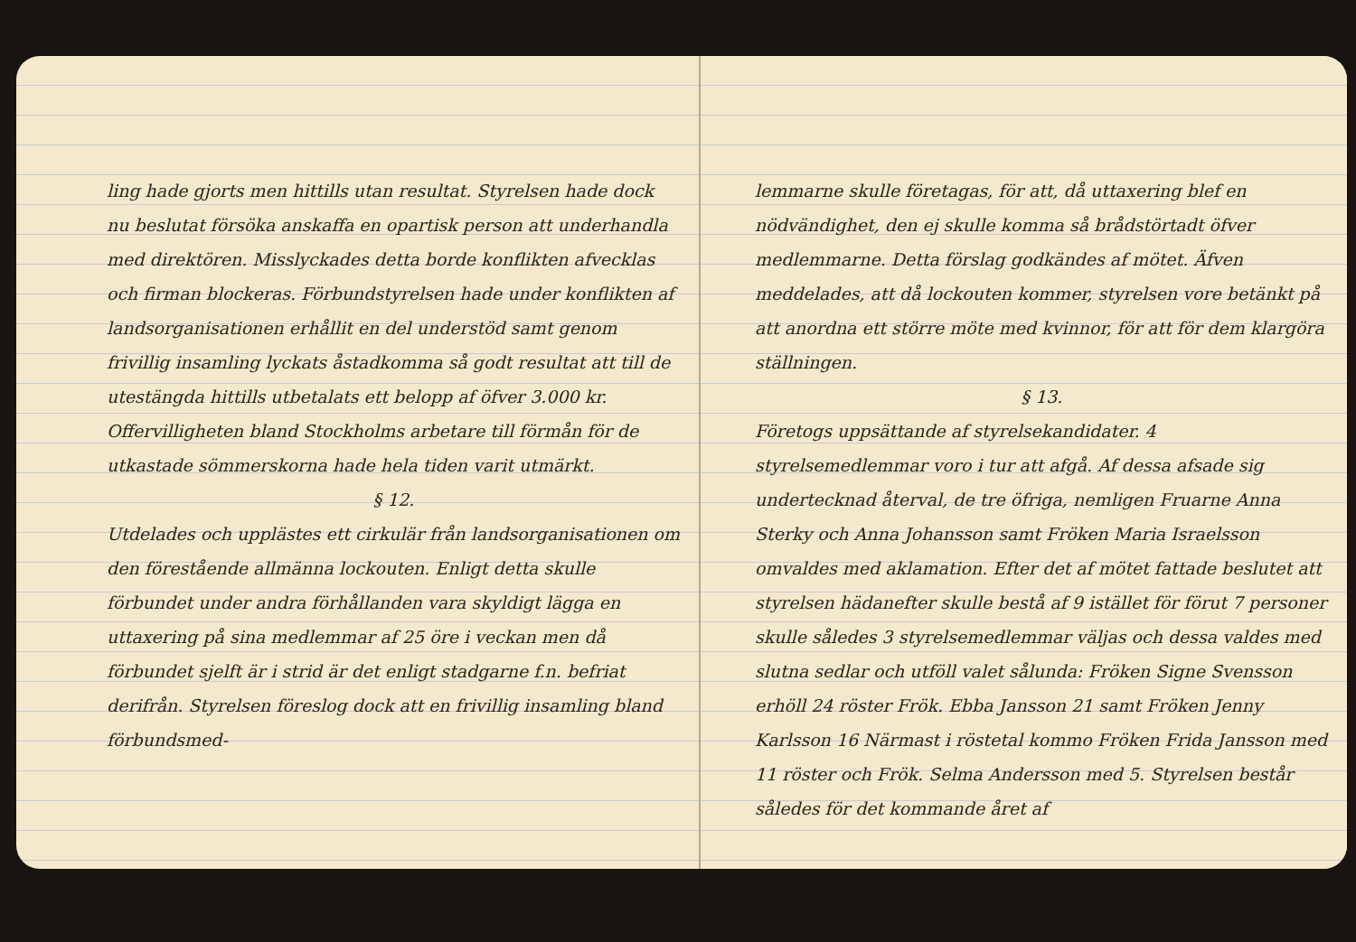ling hade gjorts men hittills utan resultat. Styrelsen hade dock nu beslutat försöka anskaffa en opartisk person att underhandla med direktören. Misslyckades detta borde konflikten afvecklas och firman blockeras. Förbundstyrelsen hade under konflikten af landsorganisationen erhållit en del understöd samt genom frivillig insamling lyckats åstadkomma så godt resultat att till de utestängda hittills utbetalats ett belopp af öfver 3.000 kr. Offervilligheten bland Stockholms arbetare till förmån för de utkastade sömmerskorna hade hela tiden varit utmärkt.
§ 12.
Utdelades och upplästes ett cirkulär från landsorganisationen om den förestående allmänna lockouten. Enligt detta skulle förbundet under andra förhållanden vara skyldigt lägga en uttaxering på sina medlemmar af 25 öre i veckan men då förbundet sjelft är i strid är det enligt stadgarne f.n. befriat derifrån. Styrelsen föreslog dock att en frivillig insamling bland förbundsmed-
lemmarne skulle företagas, för att, då uttaxering blef en nödvändighet, den ej skulle komma så brådstörtadt öfver medlemmarne. Detta förslag godkändes af mötet. Äfven meddelades, att då lockouten kommer, styrelsen vore betänkt på att anordna ett större möte med kvinnor, för att för dem klargöra ställningen.
§ 13.
Företogs uppsättande af styrelsekandidater. 4 styrelsemedlemmar voro i tur att afgå. Af dessa afsade sig undertecknad återval, de tre öfriga, nemligen Fruarne Anna Sterky och Anna Johansson samt Fröken Maria Israelsson omvaldes med aklamation. Efter det af mötet fattade beslutet att styrelsen hädanefter skulle bestå af 9 istället för förut 7 personer skulle således 3 styrelsemedlemmar väljas och dessa valdes med slutna sedlar och utföll valet sålunda: Fröken Signe Svensson erhöll 24 röster Frök. Ebba Jansson 21 samt Fröken Jenny Karlsson 16 Närmast i röstetal kommo Fröken Frida Jansson med 11 röster och Frök. Selma Andersson med 5. Styrelsen består således för det kommande året af